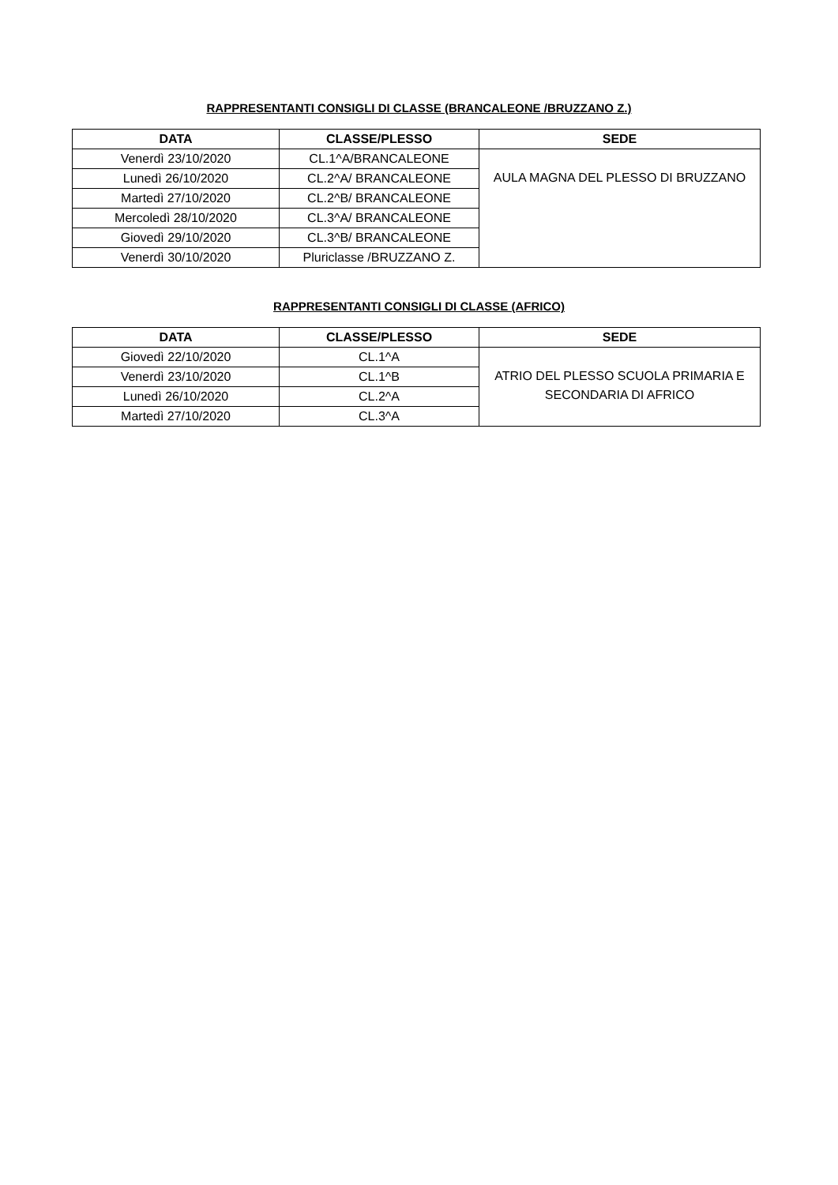RAPPRESENTANTI CONSIGLI DI CLASSE (BRANCALEONE /BRUZZANO Z.)
| DATA | CLASSE/PLESSO | SEDE |
| --- | --- | --- |
| Venerdì 23/10/2020 | CL.1^A/BRANCALEONE | AULA MAGNA DEL PLESSO DI BRUZZANO |
| Lunedì 26/10/2020 | CL.2^A/ BRANCALEONE | |
| Martedì 27/10/2020 | CL.2^B/ BRANCALEONE | |
| Mercoledì 28/10/2020 | CL.3^A/ BRANCALEONE | |
| Giovedì 29/10/2020 | CL.3^B/ BRANCALEONE | |
| Venerdì 30/10/2020 | Pluriclasse /BRUZZANO Z. | |
RAPPRESENTANTI CONSIGLI DI CLASSE (AFRICO)
| DATA | CLASSE/PLESSO | SEDE |
| --- | --- | --- |
| Giovedì 22/10/2020 | CL.1^A | ATRIO DEL PLESSO SCUOLA PRIMARIA E SECONDARIA DI AFRICO |
| Venerdì 23/10/2020 | CL.1^B | |
| Lunedì 26/10/2020 | CL.2^A | |
| Martedì 27/10/2020 | CL.3^A | |